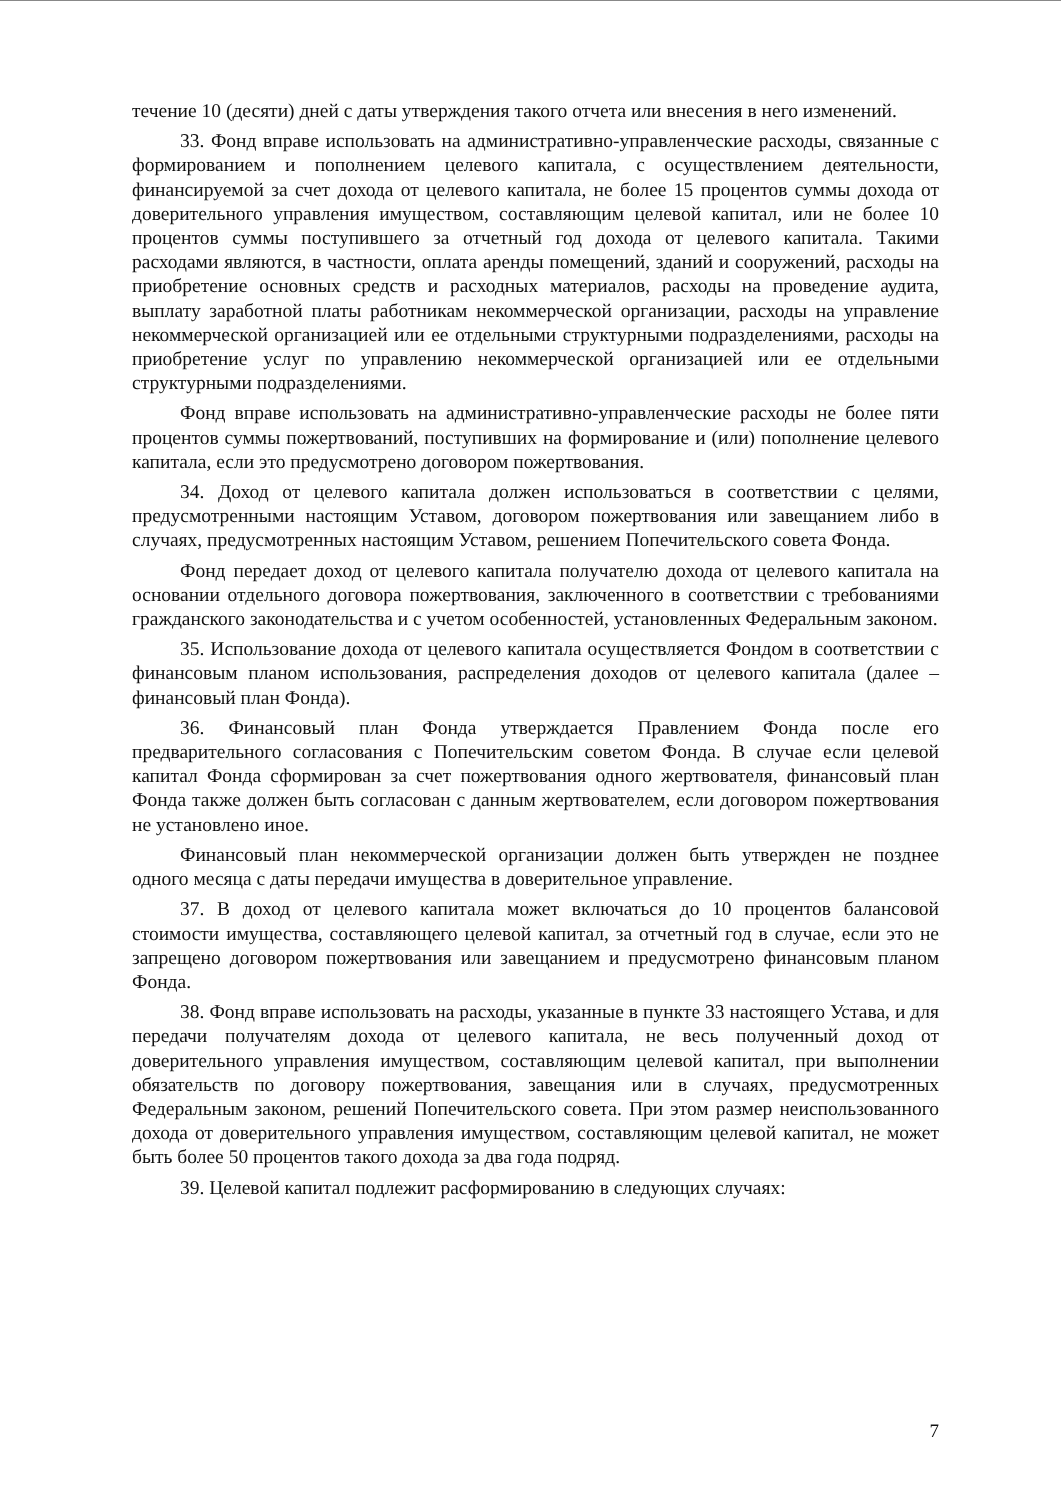течение 10 (десяти) дней с даты утверждения такого отчета или внесения в него изменений.
33. Фонд вправе использовать на административно-управленческие расходы, связанные с формированием и пополнением целевого капитала, с осуществлением деятельности, финансируемой за счет дохода от целевого капитала, не более 15 процентов суммы дохода от доверительного управления имуществом, составляющим целевой капитал, или не более 10 процентов суммы поступившего за отчетный год дохода от целевого капитала. Такими расходами являются, в частности, оплата аренды помещений, зданий и сооружений, расходы на приобретение основных средств и расходных материалов, расходы на проведение аудита, выплату заработной платы работникам некоммерческой организации, расходы на управление некоммерческой организацией или ее отдельными структурными подразделениями, расходы на приобретение услуг по управлению некоммерческой организацией или ее отдельными структурными подразделениями.
Фонд вправе использовать на административно-управленческие расходы не более пяти процентов суммы пожертвований, поступивших на формирование и (или) пополнение целевого капитала, если это предусмотрено договором пожертвования.
34. Доход от целевого капитала должен использоваться в соответствии с целями, предусмотренными настоящим Уставом, договором пожертвования или завещанием либо в случаях, предусмотренных настоящим Уставом, решением Попечительского совета Фонда.
Фонд передает доход от целевого капитала получателю дохода от целевого капитала на основании отдельного договора пожертвования, заключенного в соответствии с требованиями гражданского законодательства и с учетом особенностей, установленных Федеральным законом.
35. Использование дохода от целевого капитала осуществляется Фондом в соответствии с финансовым планом использования, распределения доходов от целевого капитала (далее – финансовый план Фонда).
36. Финансовый план Фонда утверждается Правлением Фонда после его предварительного согласования с Попечительским советом Фонда. В случае если целевой капитал Фонда сформирован за счет пожертвования одного жертвователя, финансовый план Фонда также должен быть согласован с данным жертвователем, если договором пожертвования не установлено иное.
Финансовый план некоммерческой организации должен быть утвержден не позднее одного месяца с даты передачи имущества в доверительное управление.
37. В доход от целевого капитала может включаться до 10 процентов балансовой стоимости имущества, составляющего целевой капитал, за отчетный год в случае, если это не запрещено договором пожертвования или завещанием и предусмотрено финансовым планом Фонда.
38. Фонд вправе использовать на расходы, указанные в пункте 33 настоящего Устава, и для передачи получателям дохода от целевого капитала, не весь полученный доход от доверительного управления имуществом, составляющим целевой капитал, при выполнении обязательств по договору пожертвования, завещания или в случаях, предусмотренных Федеральным законом, решений Попечительского совета. При этом размер неиспользованного дохода от доверительного управления имуществом, составляющим целевой капитал, не может быть более 50 процентов такого дохода за два года подряд.
39. Целевой капитал подлежит расформированию в следующих случаях:
7